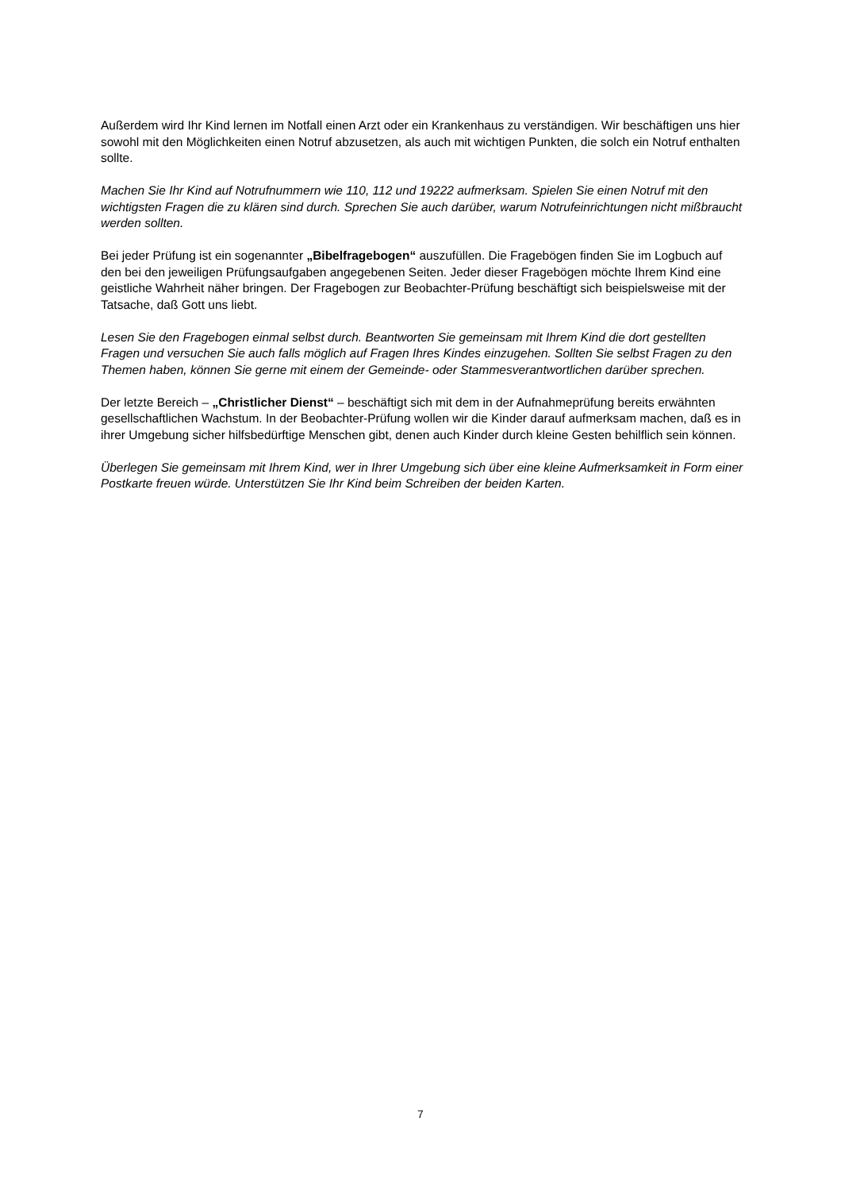Außerdem wird Ihr Kind lernen im Notfall einen Arzt oder ein Krankenhaus zu verständigen. Wir beschäftigen uns hier sowohl mit den Möglichkeiten einen Notruf abzusetzen, als auch mit wichtigen Punkten, die solch ein Notruf enthalten sollte.
Machen Sie Ihr Kind auf Notrufnummern wie 110, 112 und 19222 aufmerksam. Spielen Sie einen Notruf mit den wichtigsten Fragen die zu klären sind durch. Sprechen Sie auch darüber, warum Notrufeinrichtungen nicht mißbraucht werden sollten.
Bei jeder Prüfung ist ein sogenannter „Bibelfragebogen“ auszufüllen. Die Fragebögen finden Sie im Logbuch auf den bei den jeweiligen Prüfungsaufgaben angegebenen Seiten. Jeder dieser Fragebögen möchte Ihrem Kind eine geistliche Wahrheit näher bringen. Der Fragebogen zur Beobachter-Prüfung beschäftigt sich beispielsweise mit der Tatsache, daß Gott uns liebt.
Lesen Sie den Fragebogen einmal selbst durch. Beantworten Sie gemeinsam mit Ihrem Kind die dort gestellten Fragen und versuchen Sie auch falls möglich auf Fragen Ihres Kindes einzugehen. Sollten Sie selbst Fragen zu den Themen haben, können Sie gerne mit einem der Gemeinde- oder Stammesverantwortlichen darüber sprechen.
Der letzte Bereich – „Christlicher Dienst“ – beschäftigt sich mit dem in der Aufnahmeprüfung bereits erwähnten gesellschaftlichen Wachstum. In der Beobachter-Prüfung wollen wir die Kinder darauf aufmerksam machen, daß es in ihrer Umgebung sicher hilfsbedürftige Menschen gibt, denen auch Kinder durch kleine Gesten behilflich sein können.
Überlegen Sie gemeinsam mit Ihrem Kind, wer in Ihrer Umgebung sich über eine kleine Aufmerksamkeit in Form einer Postkarte freuen würde. Unterstützen Sie Ihr Kind beim Schreiben der beiden Karten.
7